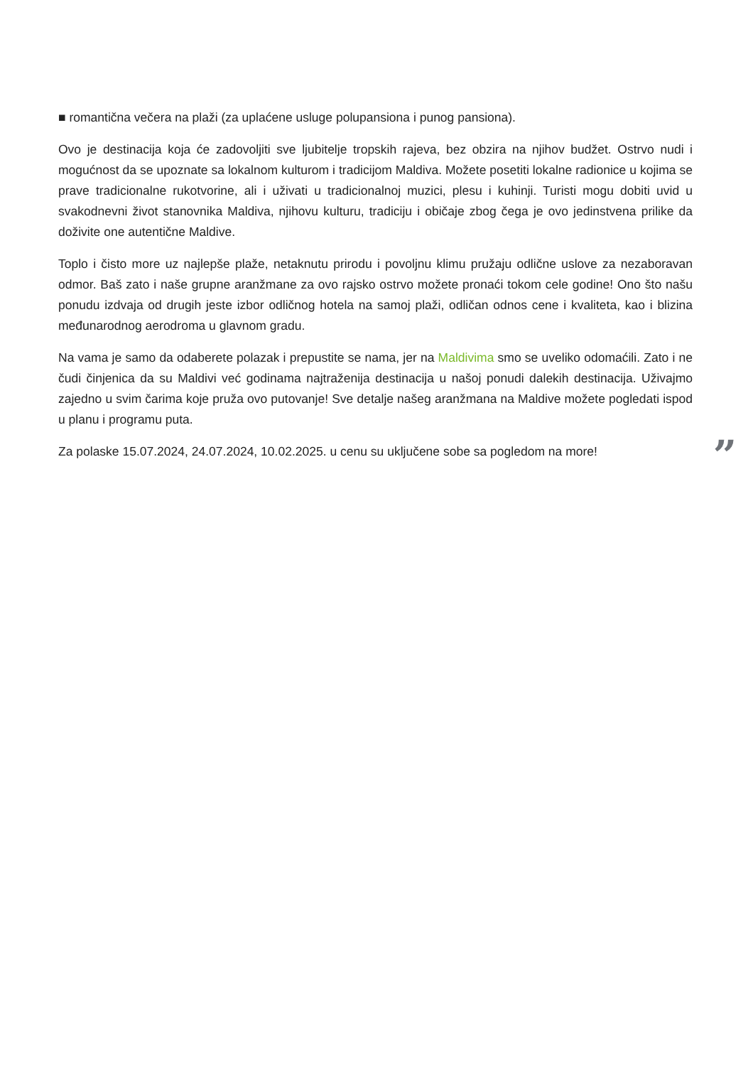■ romantična večera na plaži (za uplaćene usluge polupansiona i punog pansiona).
Ovo je destinacija koja će zadovoljiti sve ljubitelje tropskih rajeva, bez obzira na njihov budžet. Ostrvo nudi i mogućnost da se upoznate sa lokalnom kulturom i tradicijom Maldiva. Možete posetiti lokalne radionice u kojima se prave tradicionalne rukotvorine, ali i uživati u tradicionalnoj muzici, plesu i kuhinji. Turisti mogu dobiti uvid u svakodnevni život stanovnika Maldiva, njihovu kulturu, tradiciju i običaje zbog čega je ovo jedinstvena prilike da doživite one autentične Maldive.
Toplo i čisto more uz najlepše plaže, netaknutu prirodu i povoljnu klimu pružaju odlične uslove za nezaboravan odmor. Baš zato i naše grupne aranžmane za ovo rajsko ostrvo možete pronaći tokom cele godine! Ono što našu ponudu izdvaja od drugih jeste izbor odličnog hotela na samoj plaži, odličan odnos cene i kvaliteta, kao i blizina međunarodnog aerodroma u glavnom gradu.
Na vama je samo da odaberete polazak i prepustite se nama, jer na Maldivima smo se uveliko odomaćili. Zato i ne čudi činjenica da su Maldivi već godinama najtraženija destinacija u našoj ponudi dalekih destinacija. Uživajmo zajedno u svim čarima koje pruža ovo putovanje! Sve detalje našeg aranžmana na Maldive možete pogledati ispod u planu i programu puta.
Za polaske 15.07.2024, 24.07.2024, 10.02.2025. u cenu su uključene sobe sa pogledom na more!”